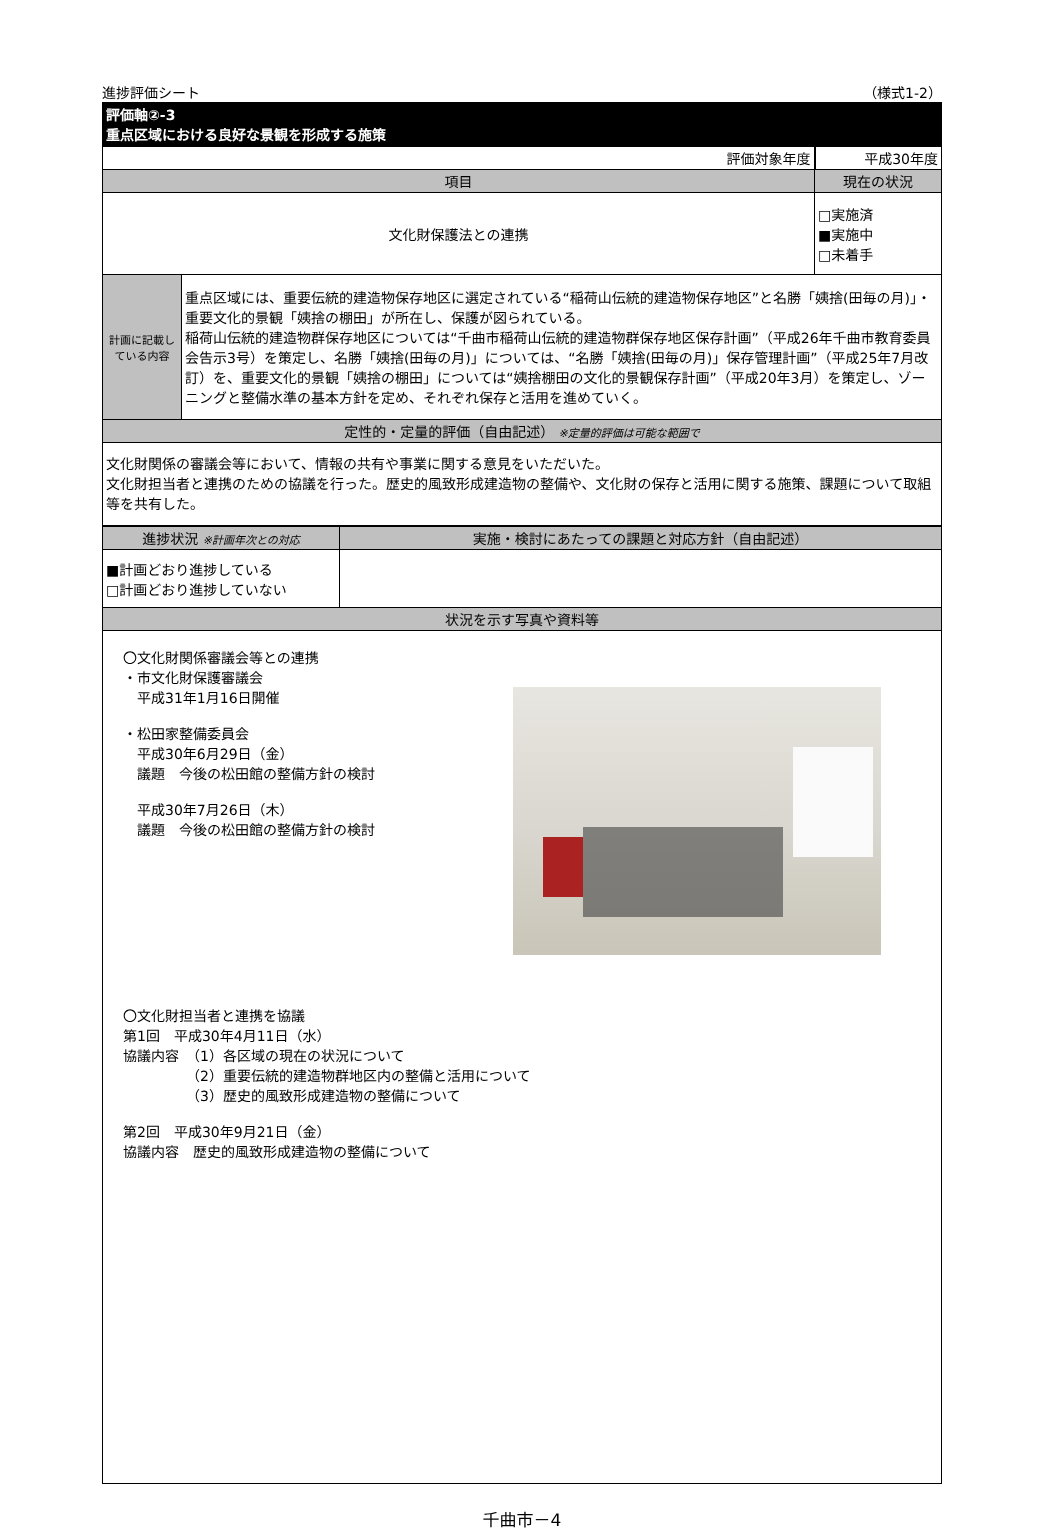進捗評価シート （様式1-2）
評価軸②-3
重点区域における良好な景観を形成する施策
| 評価対象年度 | | 平成30年度 |
| 項目 | | 現在の状況 |
| 文化財保護法との連携 | | □実施済 ■実施中 □未着手 |
| 計画に記載している内容 | 重点区域には、重要伝統的建造物保存地区に選定されている“稲荷山伝統的建造物保存地区”と名勝「姨捨(田毎の月)」・重要文化的景観「姨捨の棚田」が所在し、保護が図られている。 稲荷山伝統的建造物群保存地区については“千曲市稲荷山伝統的建造物群保存地区保存計画”（平成26年千曲市教育委員会告示3号）を策定し、名勝「姨捨(田毎の月)」については、“名勝「姨捨(田毎の月)」保存管理計画”（平成25年7月改訂）を、重要文化的景観「姨捨の棚田」については“姨捨棚田の文化的景観保存計画”（平成20年3月）を策定し、ゾーニングと整備水準の基本方針を定め、それぞれ保存と活用を進めていく。 | |
| 定性的・定量的評価（自由記述） ※定量的評価は可能な範囲で | | |
| 文化財関係の審議会等において、情報の共有や事業に関する意見をいただいた。 文化財担当者と連携のための協議を行った。歴史的風致形成建造物の整備や、文化財の保存と活用に関する施策、課題について取組等を共有した。 | | |
| 進捗状況 ※計画年次との対応 | 実施・検討にあたっての課題と対応方針（自由記述） |
| --- | --- |
| ■計画どおり進捗している □計画どおり進捗していない | |
| 状況を示す写真や資料等 | |
| 〇文化財関係審議会等との連携 ・市文化財保護審議会 平成31年1月16日開催 ・松田家整備委員会 平成30年6月29日（金） 議題 今後の松田館の整備方針の検討 平成30年7月26日（木） 議題 今後の松田館の整備方針の検討 〇文化財担当者と連携を協議 第1回 平成30年4月11日（水） 協議内容 （1）各区域の現在の状況について （2）重要伝統的建造物群地区内の整備と活用について （3）歴史的風致形成建造物の整備について 第2回 平成30年9月21日（金） 協議内容 歴史的風致形成建造物の整備について | |
千曲市－4